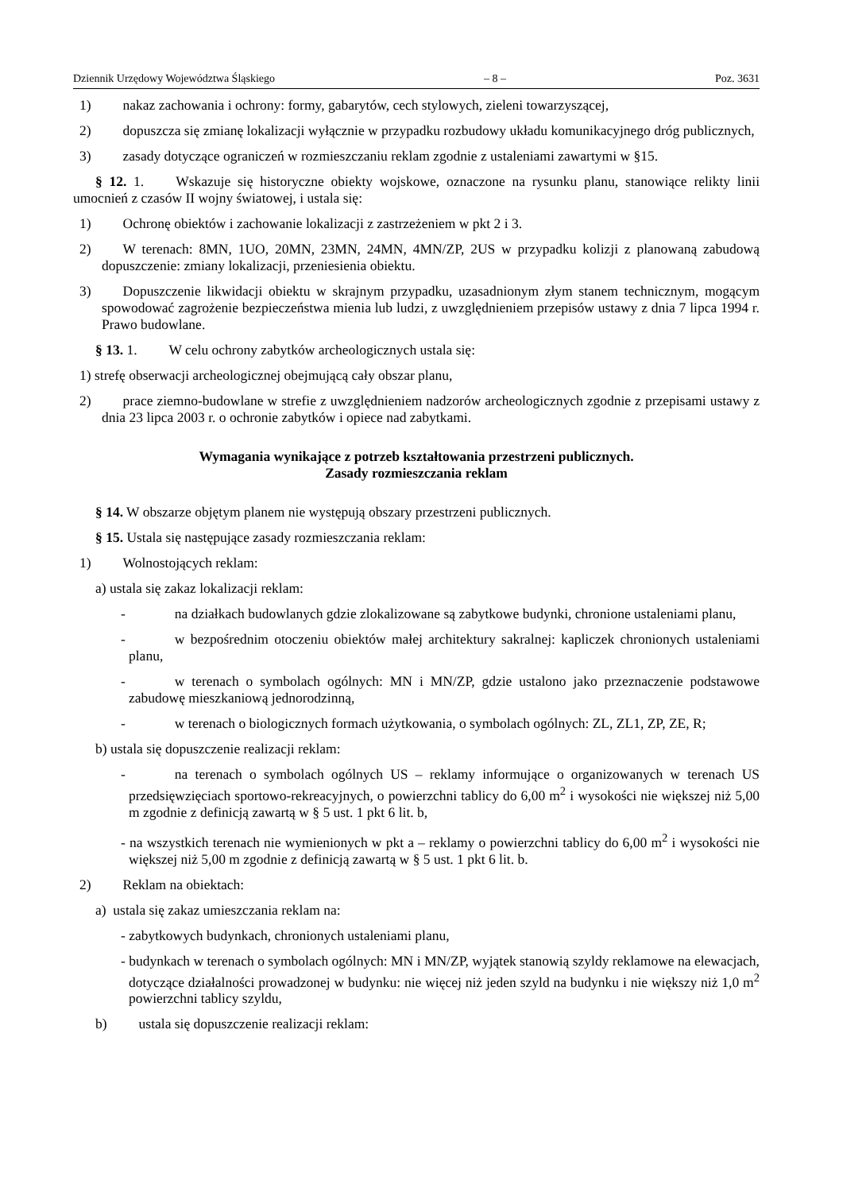Dziennik Urzędowy Województwa Śląskiego – 8 – Poz. 3631
1) nakaz zachowania i ochrony: formy, gabarytów, cech stylowych, zieleni towarzyszącej,
2) dopuszcza się zmianę lokalizacji wyłącznie w przypadku rozbudowy układu komunikacyjnego dróg publicznych,
3) zasady dotyczące ograniczeń w rozmieszczaniu reklam zgodnie z ustaleniami zawartymi w §15.
§ 12. 1. Wskazuje się historyczne obiekty wojskowe, oznaczone na rysunku planu, stanowiące relikty linii umocnień z czasów II wojny światowej, i ustala się:
1) Ochronę obiektów i zachowanie lokalizacji z zastrzeżeniem w pkt 2 i 3.
2) W terenach: 8MN, 1UO, 20MN, 23MN, 24MN, 4MN/ZP, 2US w przypadku kolizji z planowaną zabudową dopuszczenie: zmiany lokalizacji, przeniesienia obiektu.
3) Dopuszczenie likwidacji obiektu w skrajnym przypadku, uzasadnionym złym stanem technicznym, mogącym spowodować zagrożenie bezpieczeństwa mienia lub ludzi, z uwzględnieniem przepisów ustawy z dnia 7 lipca 1994 r. Prawo budowlane.
§ 13. 1. W celu ochrony zabytków archeologicznych ustala się:
1) strefę obserwacji archeologicznej obejmującą cały obszar planu,
2) prace ziemno-budowlane w strefie z uwzględnieniem nadzorów archeologicznych zgodnie z przepisami ustawy z dnia 23 lipca 2003 r. o ochronie zabytków i opiece nad zabytkami.
Wymagania wynikające z potrzeb kształtowania przestrzeni publicznych.
Zasady rozmieszczania reklam
§ 14. W obszarze objętym planem nie występują obszary przestrzeni publicznych.
§ 15. Ustala się następujące zasady rozmieszczania reklam:
1) Wolnostojących reklam:
a) ustala się zakaz lokalizacji reklam:
- na działkach budowlanych gdzie zlokalizowane są zabytkowe budynki, chronione ustaleniami planu,
- w bezpośrednim otoczeniu obiektów małej architektury sakralnej: kapliczek chronionych ustaleniami planu,
- w terenach o symbolach ogólnych: MN i MN/ZP, gdzie ustalono jako przeznaczenie podstawowe zabudowę mieszkaniową jednorodzinną,
- w terenach o biologicznych formach użytkowania, o symbolach ogólnych: ZL, ZL1, ZP, ZE, R;
b) ustala się dopuszczenie realizacji reklam:
- na terenach o symbolach ogólnych US – reklamy informujące o organizowanych w terenach US przedsięwzięciach sportowo-rekreacyjnych, o powierzchni tablicy do 6,00 m<sup>2</sup> i wysokości nie większej niż 5,00 m zgodnie z definicją zawartą w § 5 ust. 1 pkt 6 lit. b,
- na wszystkich terenach nie wymienionych w pkt a – reklamy o powierzchni tablicy do 6,00 m<sup>2</sup> i wysokości nie większej niż 5,00 m zgodnie z definicją zawartą w § 5 ust. 1 pkt 6 lit. b.
2) Reklam na obiektach:
a) ustala się zakaz umieszczania reklam na:
- zabytkowych budynkach, chronionych ustaleniami planu,
- budynkach w terenach o symbolach ogólnych: MN i MN/ZP, wyjątek stanowią szyldy reklamowe na elewacjach, dotyczące działalności prowadzonej w budynku: nie więcej niż jeden szyld na budynku i nie większy niż 1,0 m<sup>2</sup> powierzchni tablicy szyldu,
b) ustala się dopuszczenie realizacji reklam: